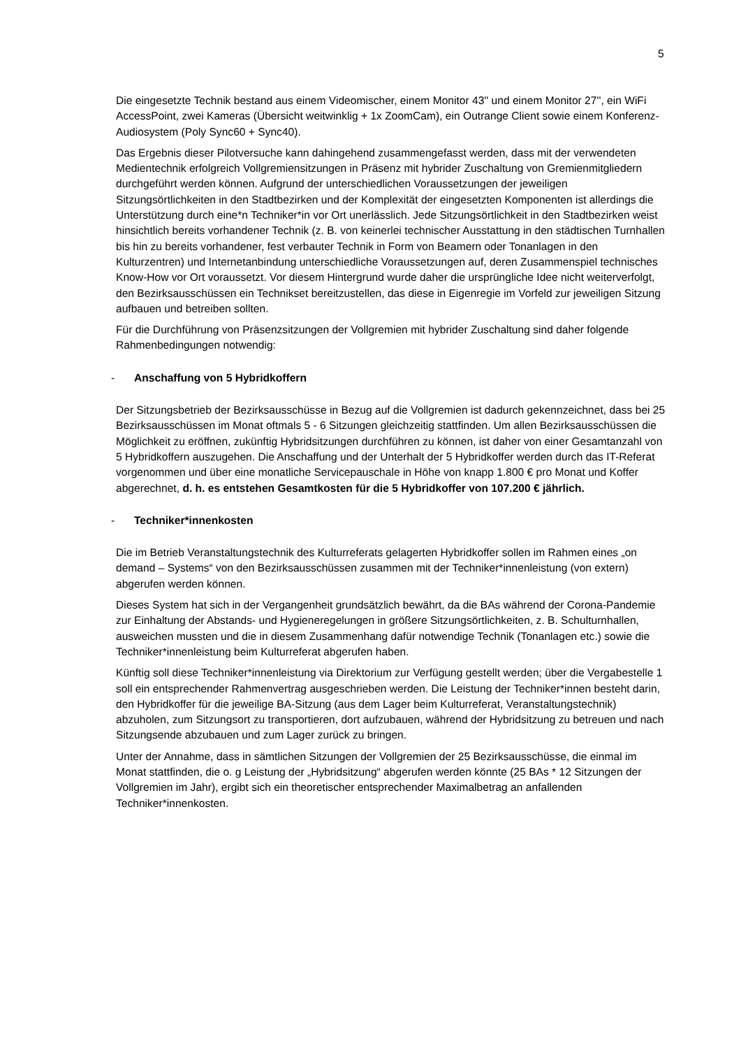5
Die eingesetzte Technik bestand aus einem Videomischer, einem Monitor 43'' und einem Monitor 27'', ein WiFi AccessPoint, zwei Kameras (Übersicht weitwinklig + 1x ZoomCam), ein Outrange Client sowie einem Konferenz-Audiosystem (Poly Sync60 + Sync40).
Das Ergebnis dieser Pilotversuche kann dahingehend zusammengefasst werden, dass mit der verwendeten Medientechnik erfolgreich Vollgremiensitzungen in Präsenz mit hybrider Zuschaltung von Gremienmitgliedern durchgeführt werden können. Aufgrund der unterschiedlichen Voraussetzungen der jeweiligen Sitzungsörtlichkeiten in den Stadtbezirken und der Komplexität der eingesetzten Komponenten ist allerdings die Unterstützung durch eine*n Techniker*in vor Ort unerlässlich. Jede Sitzungsörtlichkeit in den Stadtbezirken weist hinsichtlich bereits vorhandener Technik (z. B. von keinerlei technischer Ausstattung in den städtischen Turnhallen bis hin zu bereits vorhandener, fest verbauter Technik in Form von Beamern oder Tonanlagen in den Kulturzentren) und Internetanbindung unterschiedliche Voraussetzungen auf, deren Zusammenspiel technisches Know-How vor Ort voraussetzt. Vor diesem Hintergrund wurde daher die ursprüngliche Idee nicht weiterverfolgt, den Bezirksausschüssen ein Technikset bereitzustellen, das diese in Eigenregie im Vorfeld zur jeweiligen Sitzung aufbauen und betreiben sollten.
Für die Durchführung von Präsenzsitzungen der Vollgremien mit hybrider Zuschaltung sind daher folgende Rahmenbedingungen notwendig:
- Anschaffung von 5 Hybridkoffern
Der Sitzungsbetrieb der Bezirksausschüsse in Bezug auf die Vollgremien ist dadurch gekennzeichnet, dass bei 25 Bezirksausschüssen im Monat oftmals 5 - 6 Sitzungen gleichzeitig stattfinden. Um allen Bezirksausschüssen die Möglichkeit zu eröffnen, zukünftig Hybridsitzungen durchführen zu können, ist daher von einer Gesamtanzahl von 5 Hybridkoffern auszugehen. Die Anschaffung und der Unterhalt der 5 Hybridkoffer werden durch das IT-Referat vorgenommen und über eine monatliche Servicepauschale in Höhe von knapp 1.800 € pro Monat und Koffer abgerechnet, d. h. es entstehen Gesamtkosten für die 5 Hybridkoffer von 107.200 € jährlich.
- Techniker*innenkosten
Die im Betrieb Veranstaltungstechnik des Kulturreferats gelagerten Hybridkoffer sollen im Rahmen eines „on demand – Systems“ von den Bezirksausschüssen zusammen mit der Techniker*innenleistung (von extern) abgerufen werden können.
Dieses System hat sich in der Vergangenheit grundsätzlich bewährt, da die BAs während der Corona-Pandemie zur Einhaltung der Abstands- und Hygieneregelungen in größere Sitzungsörtlichkeiten, z. B. Schulturnhallen, ausweichen mussten und die in diesem Zusammenhang dafür notwendige Technik (Tonanlagen etc.) sowie die Techniker*innenleistung beim Kulturreferat abgerufen haben.
Künftig soll diese Techniker*innenleistung via Direktorium zur Verfügung gestellt werden; über die Vergabestelle 1 soll ein entsprechender Rahmenvertrag ausgeschrieben werden. Die Leistung der Techniker*innen besteht darin, den Hybridkoffer für die jeweilige BA-Sitzung (aus dem Lager beim Kulturreferat, Veranstaltungstechnik) abzuholen, zum Sitzungsort zu transportieren, dort aufzubauen, während der Hybridsitzung zu betreuen und nach Sitzungsende abzubauen und zum Lager zurück zu bringen.
Unter der Annahme, dass in sämtlichen Sitzungen der Vollgremien der 25 Bezirksausschüsse, die einmal im Monat stattfinden, die o. g Leistung der „Hybridsitzung“ abgerufen werden könnte (25 BAs * 12 Sitzungen der Vollgremien im Jahr), ergibt sich ein theoretischer entsprechender Maximalbetrag an anfallenden Techniker*innenkosten.